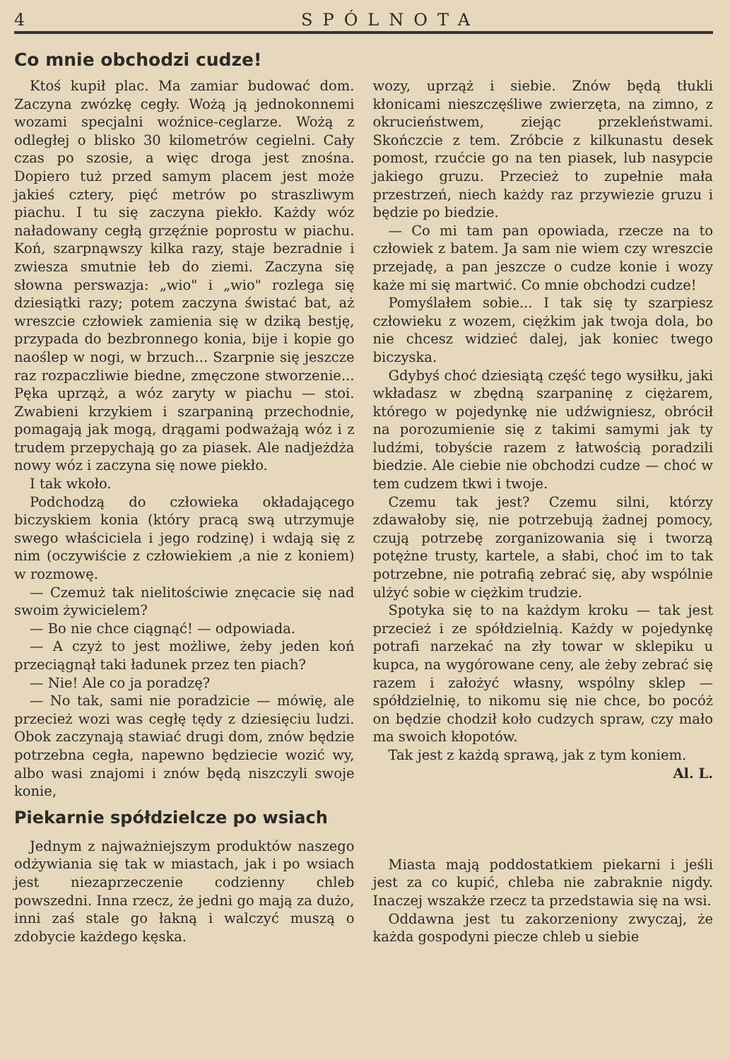4 SPÓLNOTA
Co mnie obchodzi cudze!
Ktoś kupił plac. Ma zamiar budować dom. Zaczyna zwózkę cegły. Wożą ją jednokonnemi wozami specjalni woźnice-ceglarze. Wożą z odległej o blisko 30 kilometrów cegielni. Cały czas po szosie, a więc droga jest znośna. Dopiero tuż przed samym placem jest może jakieś cztery, pięć metrów po straszliwym piachu. I tu się zaczyna piekło. Każdy wóz naładowany cegłą grzęźnie poprostu w piachu. Koń, szarpnąwszy kilka razy, staje bezradnie i zwiesza smutnie łeb do ziemi. Zaczyna się słowna perswazja: „wio" i „wio" rozlega się dziesiątki razy; potem zaczyna świstać bat, aż wreszcie człowiek zamienia się w dziką bestję, przypada do bezbronnego konia, bije i kopie go naoślep w nogi, w brzuch... Szarpnie się jeszcze raz rozpaczliwie biedne, zmęczone stworzenie... Pęka uprząż, a wóz zaryty w piachu — stoi. Zwabieni krzykiem i szarpaniną przechodnie, pomagają jak mogą, drągami podważają wóz i z trudem przepychają go za piasek. Ale nadjeżdża nowy wóz i zaczyna się nowe piekło.
I tak wkoło.
Podchodzą do człowieka okładającego biczyskiem konia (który pracą swą utrzymuje swego właściciela i jego rodzinę) i wdają się z nim (oczywiście z człowiekiem ,a nie z koniem) w rozmowę.
— Czemuż tak nielitościwie znęcacie się nad swoim żywicielem?
— Bo nie chce ciągnąć! — odpowiada.
— A czyż to jest możliwe, żeby jeden koń przeciągnął taki ładunek przez ten piach?
— Nie! Ale co ja poradzę?
— No tak, sami nie poradzicie — mówię, ale przecież wozi was cegłę tędy z dziesięciu ludzi. Obok zaczynają stawiać drugi dom, znów będzie potrzebna cegła, napewno będziecie wozić wy, albo wasi znajomi i znów będą niszczyli swoje konie,
wozy, uprząż i siebie. Znów będą tłukli kłonicami nieszczęśliwe zwierzęta, na zimno, z okrucieństwem, ziejąc przekleństwami. Skończcie z tem. Zróbcie z kilkunastu desek pomost, rzućcie go na ten piasek, lub nasypcie jakiego gruzu. Przecież to zupełnie mała przestrzeń, niech każdy raz przywiezie gruzu i będzie po biedzie.
— Co mi tam pan opowiada, rzecze na to człowiek z batem. Ja sam nie wiem czy wreszcie przejadę, a pan jeszcze o cudze konie i wozy każe mi się martwić. Co mnie obchodzi cudze!
Pomyślałem sobie... I tak się ty szarpiesz człowieku z wozem, ciężkim jak twoja dola, bo nie chcesz widzieć dalej, jak koniec twego biczyska.
Gdybyś choć dziesiątą część tego wysiłku, jaki wkładasz w zbędną szarpaninę z ciężarem, którego w pojedynkę nie udźwigniesz, obrócił na porozumienie się z takimi samymi jak ty ludźmi, tobyście razem z łatwością poradzili biedzie. Ale ciebie nie obchodzi cudze — choć w tem cudzem tkwi i twoje.
Czemu tak jest? Czemu silni, którzy zdawałoby się, nie potrzebują żadnej pomocy, czują potrzebę zorganizowania się i tworzą potężne trusty, kartele, a słabi, choć im to tak potrzebne, nie potrafią zebrać się, aby wspólnie ulżyć sobie w ciężkim trudzie.
Spotyka się to na każdym kroku — tak jest przecież i ze spółdzielnią. Każdy w pojedynkę potrafi narzekać na zły towar w sklepiku u kupca, na wygórowane ceny, ale żeby zebrać się razem i założyć własny, wspólny sklep — spółdzielnię, to nikomu się nie chce, bo pocóż on będzie chodził koło cudzych spraw, czy mało ma swoich kłopotów.
Tak jest z każdą sprawą, jak z tym koniem.
Al. L.
Piekarnie spółdzielcze po wsiach
Jednym z najważniejszym produktów naszego odżywiania się tak w miastach, jak i po wsiach jest niezaprzeczenie codzienny chleb powszedni. Inna rzecz, że jedni go mają za dużo, inni zaś stale go łakną i walczyć muszą o zdobycie każdego kęska.
Miasta mają poddostatkiem piekarni i jeśli jest za co kupić, chleba nie zabraknie nigdy. Inaczej wszakże rzecz ta przedstawia się na wsi.
Oddawna jest tu zakorzeniony zwyczaj, że każda gospodyni piecze chleb u siebie